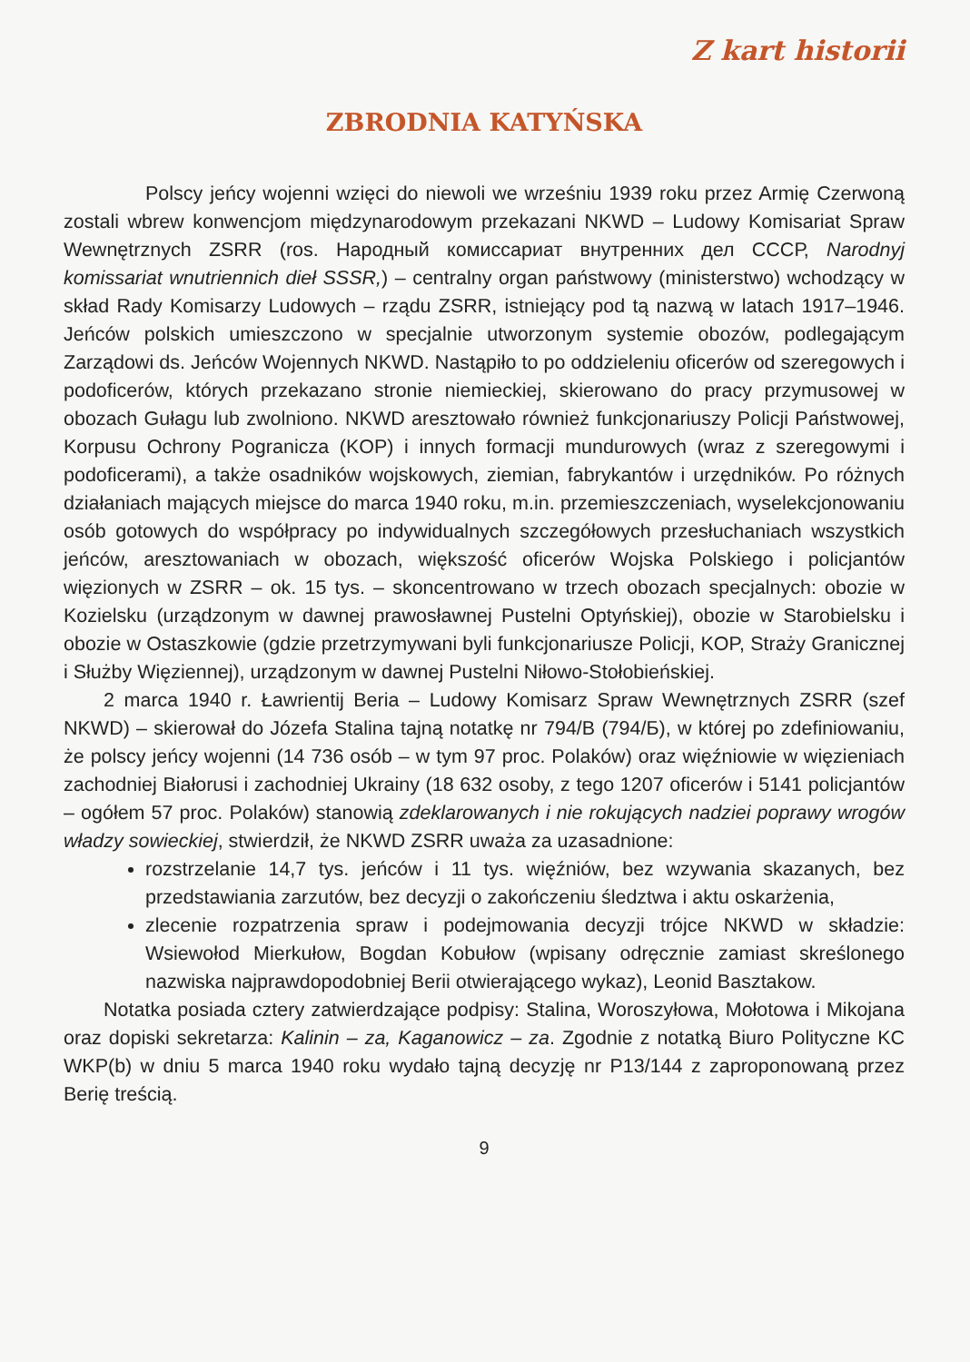Z kart historii
ZBRODNIA KATYŃSKA
Polscy jeńcy wojenni wzięci do niewoli we wrześniu 1939 roku przez Armię Czerwoną zostali wbrew konwencjom międzynarodowym przekazani NKWD – Ludowy Komisariat Spraw Wewnętrznych ZSRR (ros. Народный комиссариат внутренних дел СССР, Narodnyj komissariat wnutriennich dieł SSSR,) – centralny organ państwowy (ministerstwo) wchodzący w skład Rady Komisarzy Ludowych – rządu ZSRR, istniejący pod tą nazwą w latach 1917–1946. Jeńców polskich umieszczono w specjalnie utworzonym systemie obozów, podlegającym Zarządowi ds. Jeńców Wojennych NKWD. Nastąpiło to po oddzieleniu oficerów od szeregowych i podoficerów, których przekazano stronie niemieckiej, skierowano do pracy przymusowej w obozach Gułagu lub zwolniono. NKWD aresztowało również funkcjonariuszy Policji Państwowej, Korpusu Ochrony Pogranicza (KOP) i innych formacji mundurowych (wraz z szeregowymi i podoficerami), a także osadników wojskowych, ziemian, fabrykantów i urzędników. Po różnych działaniach mających miejsce do marca 1940 roku, m.in. przemieszczeniach, wyselekcjonowaniu osób gotowych do współpracy po indywidualnych szczegółowych przesłuchaniach wszystkich jeńców, aresztowaniach w obozach, większość oficerów Wojska Polskiego i policjantów więzionych w ZSRR – ok. 15 tys. – skoncentrowano w trzech obozach specjalnych: obozie w Kozielsku (urządzonym w dawnej prawosławnej Pustelni Optyńskiej), obozie w Starobielsku i obozie w Ostaszkowie (gdzie przetrzymywani byli funkcjonariusze Policji, KOP, Straży Granicznej i Służby Więziennej), urządzonym w dawnej Pustelni Niłowo-Stołobieńskiej.
2 marca 1940 r. Ławrientij Beria – Ludowy Komisarz Spraw Wewnętrznych ZSRR (szef NKWD) – skierował do Józefa Stalina tajną notatkę nr 794/B (794/Б), w której po zdefiniowaniu, że polscy jeńcy wojenni (14 736 osób – w tym 97 proc. Polaków) oraz więźniowie w więzieniach zachodniej Białorusi i zachodniej Ukrainy (18 632 osoby, z tego 1207 oficerów i 5141 policjantów – ogółem 57 proc. Polaków) stanowią zdeklarowanych i nie rokujących nadziei poprawy wrogów władzy sowieckiej, stwierdził, że NKWD ZSRR uważa za uzasadnione:
rozstrzelanie 14,7 tys. jeńców i 11 tys. więźniów, bez wzywania skazanych, bez przedstawiania zarzutów, bez decyzji o zakończeniu śledztwa i aktu oskarżenia,
zlecenie rozpatrzenia spraw i podejmowania decyzji trójce NKWD w składzie: Wsiewołod Mierkułow, Bogdan Kobułow (wpisany odręcznie zamiast skreślonego nazwiska najprawdopodobniej Berii otwierającego wykaz), Leonid Basztakow.
Notatka posiada cztery zatwierdzające podpisy: Stalina, Woroszyłowa, Mołotowa i Mikojana oraz dopiski sekretarza: Kalinin – za, Kaganowicz – za. Zgodnie z notatką Biuro Polityczne KC WKP(b) w dniu 5 marca 1940 roku wydało tajną decyzję nr P13/144 z zaproponowaną przez Berię treścią.
9